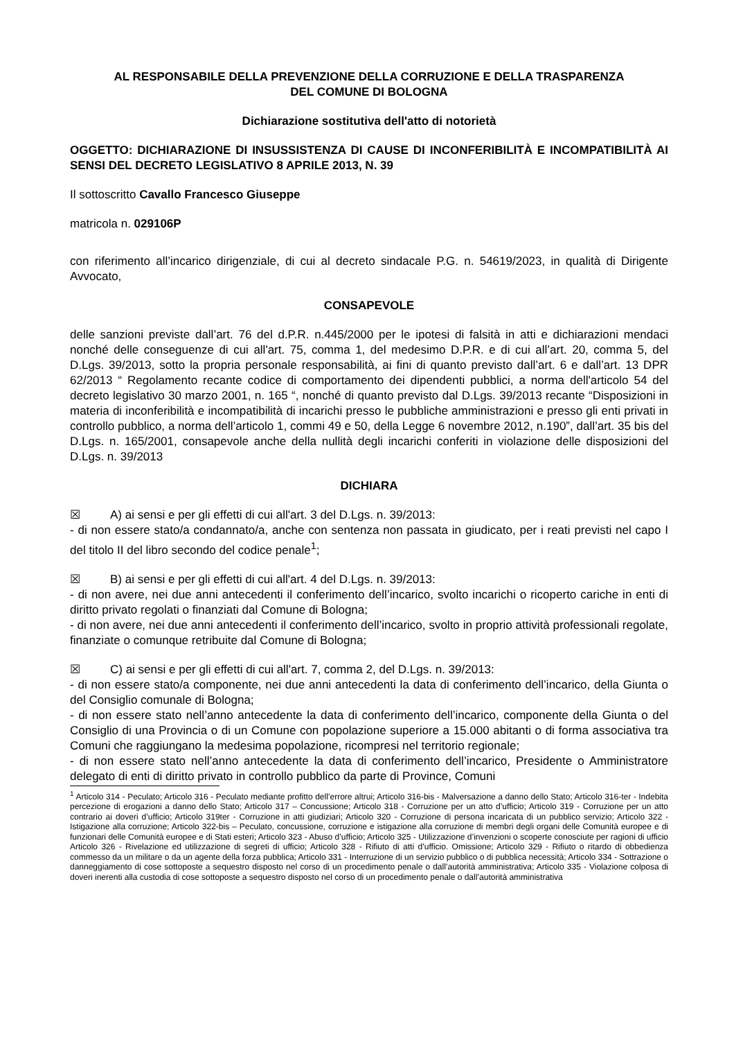AL RESPONSABILE DELLA PREVENZIONE DELLA CORRUZIONE E DELLA TRASPARENZA
DEL COMUNE DI BOLOGNA
Dichiarazione sostitutiva dell'atto di notorietà
OGGETTO: DICHIARAZIONE DI INSUSSISTENZA DI CAUSE DI INCONFERIBILITÀ E INCOMPATIBILITÀ AI SENSI DEL DECRETO LEGISLATIVO 8 APRILE 2013, N. 39
Il sottoscritto Cavallo Francesco Giuseppe
matricola n. 029106P
con riferimento all’incarico dirigenziale, di cui al decreto sindacale P.G. n. 54619/2023, in qualità di Dirigente Avvocato,
CONSAPEVOLE
delle sanzioni previste dall’art. 76 del d.P.R. n.445/2000 per le ipotesi di falsità in atti e dichiarazioni mendaci nonché delle conseguenze di cui all'art. 75, comma 1, del medesimo D.P.R. e di cui all’art. 20, comma 5, del D.Lgs. 39/2013, sotto la propria personale responsabilità, ai fini di quanto previsto dall’art. 6 e dall’art. 13 DPR 62/2013 “ Regolamento recante codice di comportamento dei dipendenti pubblici, a norma dell'articolo 54 del decreto legislativo 30 marzo 2001, n. 165 “, nonché di quanto previsto dal D.Lgs. 39/2013 recante “Disposizioni in materia di inconferibilità e incompatibilità di incarichi presso le pubbliche amministrazioni e presso gli enti privati in controllo pubblico, a norma dell’articolo 1, commi 49 e 50, della Legge 6 novembre 2012, n.190”, dall’art. 35 bis del D.Lgs. n. 165/2001, consapevole anche della nullità degli incarichi conferiti in violazione delle disposizioni del D.Lgs. n. 39/2013
DICHIARA
☒ A) ai sensi e per gli effetti di cui all'art. 3 del D.Lgs. n. 39/2013:
- di non essere stato/a condannato/a, anche con sentenza non passata in giudicato, per i reati previsti nel capo I del titolo II del libro secondo del codice penale<sup>1</sup>;
☒ B) ai sensi e per gli effetti di cui all'art. 4 del D.Lgs. n. 39/2013:
- di non avere, nei due anni antecedenti il conferimento dell’incarico, svolto incarichi o ricoperto cariche in enti di diritto privato regolati o finanziati dal Comune di Bologna;
- di non avere, nei due anni antecedenti il conferimento dell’incarico, svolto in proprio attività professionali regolate, finanziate o comunque retribuite dal Comune di Bologna;
☒ C) ai sensi e per gli effetti di cui all'art. 7, comma 2, del D.Lgs. n. 39/2013:
- di non essere stato/a componente, nei due anni antecedenti la data di conferimento dell’incarico, della Giunta o del Consiglio comunale di Bologna;
- di non essere stato nell’anno antecedente la data di conferimento dell’incarico, componente della Giunta o del Consiglio di una Provincia o di un Comune con popolazione superiore a 15.000 abitanti o di forma associativa tra Comuni che raggiungano la medesima popolazione, ricompresi nel territorio regionale;
- di non essere stato nell’anno antecedente la data di conferimento dell’incarico, Presidente o Amministratore delegato di enti di diritto privato in controllo pubblico da parte di Province, Comuni
<sup>1</sup> Articolo 314 - Peculato; Articolo 316 - Peculato mediante profitto dell’errore altrui; Articolo 316-bis - Malversazione a danno dello Stato; Articolo 316-ter - Indebita percezione di erogazioni a danno dello Stato; Articolo 317 – Concussione; Articolo 318 - Corruzione per un atto d’ufficio; Articolo 319 - Corruzione per un atto contrario ai doveri d’ufficio; Articolo 319ter - Corruzione in atti giudiziari; Articolo 320 - Corruzione di persona incaricata di un pubblico servizio; Articolo 322 - Istigazione alla corruzione; Articolo 322-bis – Peculato, concussione, corruzione e istigazione alla corruzione di membri degli organi delle Comunità europee e di funzionari delle Comunità europee e di Stati esteri; Articolo 323 - Abuso d’ufficio; Articolo 325 - Utilizzazione d’invenzioni o scoperte conosciute per ragioni di ufficio Articolo 326 - Rivelazione ed utilizzazione di segreti di ufficio; Articolo 328 - Rifiuto di atti d’ufficio. Omissione; Articolo 329 - Rifiuto o ritardo di obbedienza commesso da un militare o da un agente della forza pubblica; Articolo 331 - Interruzione di un servizio pubblico o di pubblica necessità; Articolo 334 - Sottrazione o danneggiamento di cose sottoposte a sequestro disposto nel corso di un procedimento penale o dall’autorità amministrativa; Articolo 335 - Violazione colposa di doveri inerenti alla custodia di cose sottoposte a sequestro disposto nel corso di un procedimento penale o dall’autorità amministrativa